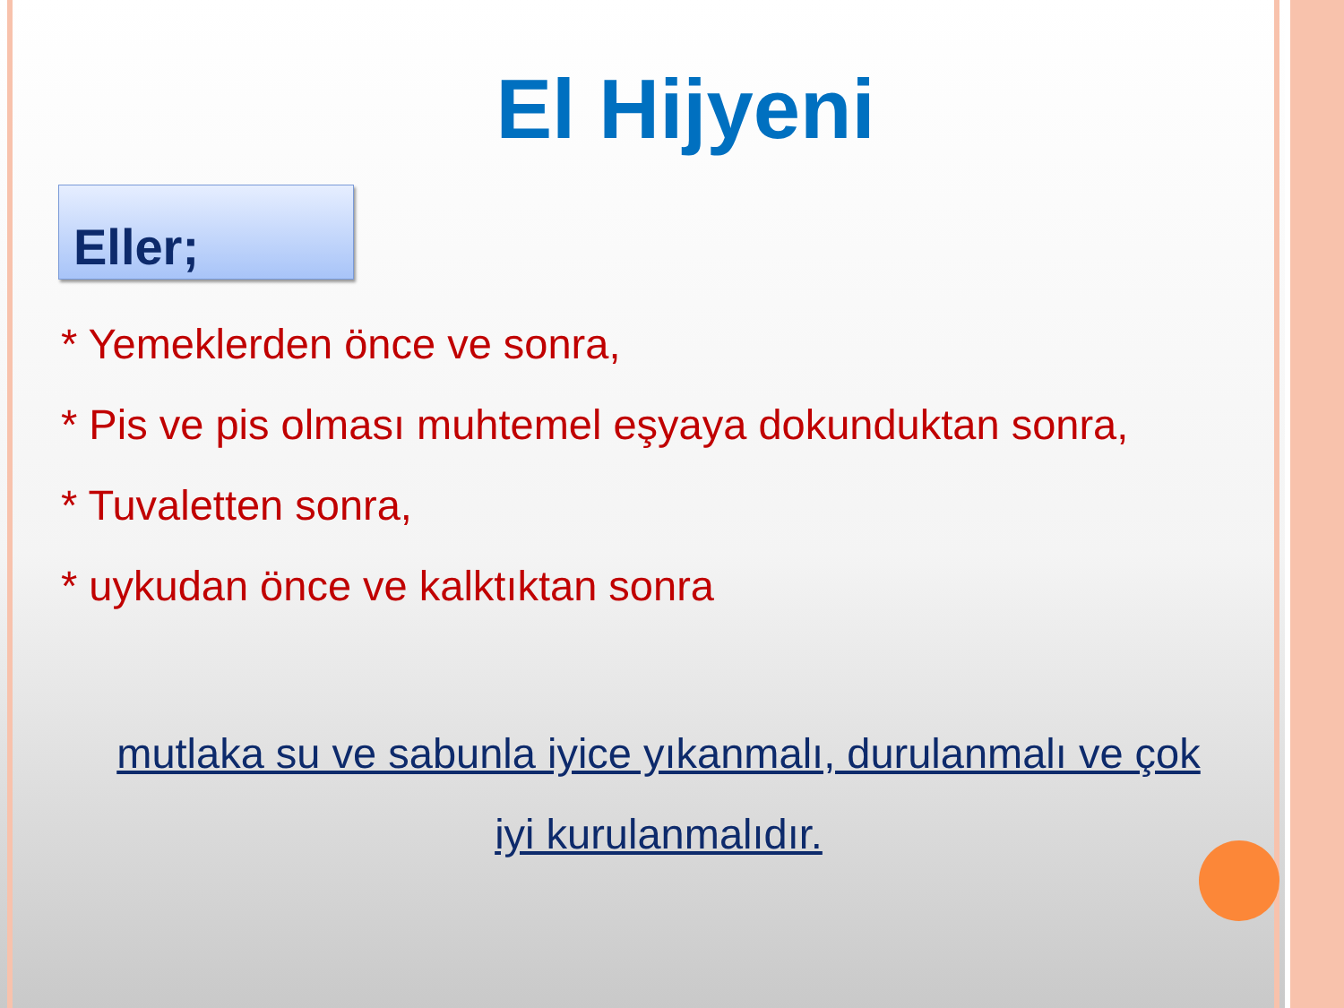El Hijyeni
Eller;
* Yemeklerden önce ve sonra,
* Pis ve pis olması muhtemel eşyaya dokunduktan sonra,
* Tuvaletten sonra,
* uykudan önce ve kalktıktan sonra
mutlaka su ve sabunla iyice yıkanmalı, durulanmalı ve çok
iyi kurulanmalıdır.